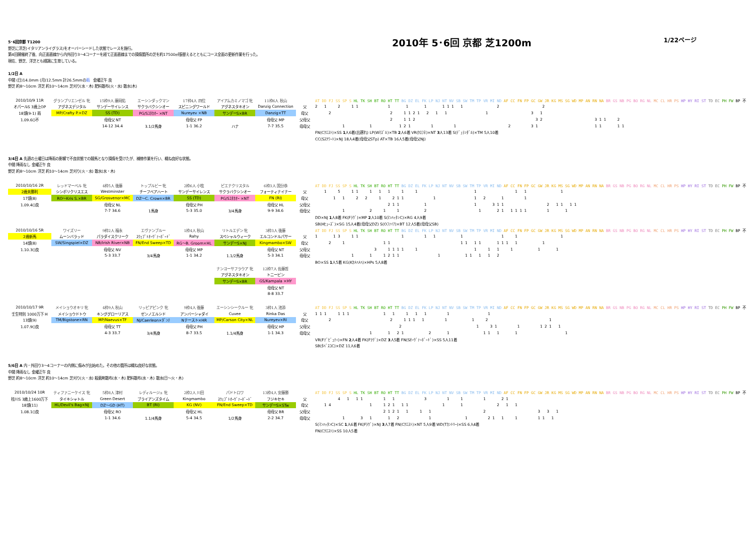5･6回京都 T1200
野芝に洋芝(イタリアンライグラス)をオーバーシードした状態でレースを施行。
第4回開催終了後、向正面直線から内外回り3～4コーナーを経て正面直線までの損傷箇所の芝を約17500㎡張替えるとともにコース全面の更新作業を行った。
現在、野芝、洋芝とも順調に生育している。
2010年 5･6回 京都 芝1200m
1/22ページ
1/2日 A
中間 (日)14.0mm (月)12.5mm 計26.5mmの雨　金曜正午 良
野芝 約8～10cm 洋芝 約10～14cm 芝刈り(水・木) 肥料散布(火・水) 散水(木)
| 2010/10/9 11R | グランプリエンゼル 牝 | 15枠9人 藤岡佑 | エーシンダックマン | 17枠4人 四位 | アイアムカミノマゴ 牝 | 11枠6人 秋山 | | AT DD FJ SS SP S HL TK SH BT RO HT TT BG DZ EL FK LP NJ NT NV SB SW TM TP VR MI ND AF CC FN FP GC GW JR KG MS SG WD MP AN RN NA BR GS NB PG BO RG NL MC CL HR PS HP HY RI ST TD EC PH FW BP 不 |
| オパールS 3歳上OP | アグネスデジタル | サンデーサイレンス | サクラバクシンオー | スピニングワールド | アグネスタキオン | Danzig Connection | 父 | 2 1 2 1 1 1 1 1 1 1 1 1 2 2 |
| 18頭(9-1) 雨 | MP/Crafty P.×DZ | SS (TD) | PG/Sﾕﾀｶｵｰ ×NT | Nureyev ×NB | サンデーS×BR | Danzig×TT | 母父 | 2 2 1 1 2 1 2 1 1 1 3 1 |
| 1.09.6()不 | | 母母父 NT | | 母母父 FP | | 母母父 MP | 父母父 | 2 1 1 2 3 2 3 1 1 2 |
| | | 14-12 34.4 | 3.1/2馬身 | 1-1 36.2 | ハナ | 7-7 35.5 | 母母父 | 1 1 1 2 1 1 1 2 3 1 1 1 1 1 |
| | | | | | | | | FN(Cｸｴｽﾄ)×SS 1 人6着(出遅れ) LP(Wﾏｽﾞﾙ)×TB 2 人6着 VR(ｸﾛﾌﾈ)×NT 3 人13着 S(ﾃﾞｭﾗﾝﾀﾞﾙ)×TM 5人10着 |
| | | | | | | | | CC(Sｽｸﾜｰﾄ)×NJ 18人4着(母母父STp) AT×TB 16人5着(母母父NJ) |
3/4日 A 先週の土曜日は降雨の影響で不良状態での競馬となり損傷を受けたが、補修作業を行い、概ね良好な状態。
中間 降雨なし 金曜正午 良
野芝 約8～10cm 洋芝 約10～14cm 芝刈り(火・水) 散水(水・木)
| 2010/10/16 2R | レッドマーベル 牝 | 4枠5人 後藤 | トップルビー 牝 | 2枠6人 小牧 | ピエナクリスタル | 6枠3人 国分恭 | | AT DD FJ SS SP S HL TK SH BT RO HT TT BG DZ EL FK LP NJ NT NV SB SW TM TP VR MI ND AF CC FN FP GC GW JR KG MS SG WD MP AN RN NA BR GS NB PG BO RG NL MC CL HR PS HP HY RI ST TD EC PH FW BP 不 |
| 2歳未勝利 | シンボリクリスエス | Westminster | チーフベアハート | サンデーサイレンス | サクラバクシンオー | フォーティナイナー | 父 | 1 5 1 1 1 1 1 1 1 1 1 1 1 |
| 17頭(8) | RO～Kris S.×BR | SG/Grosvenor×MC | DZ～C. Crown×BR | SS (TD) | PG/Sﾕﾀｶｵｰ ×NT | FN (RI) | 母父 | 1 1 2 2 1 2 1 1 1 1 2 1 1 |
| 1.09.4()良 | | 母母父 NL | | 母母父 PH | | 母母父 HL | 父母父 | 2 1 1 1 1 3 1 1 2 1 1 1 1 |
| | | 7-7 34.6 | 1馬身 | 5-3 35.0 | 3/4馬身 | 9-9 34.6 | 母母父 | 1 2 1 1 2 1 2 1 1 1 1 1 1 1 |
| | | | | | | | | DD×NJ 1 人8着 FK(Fﾗｳﾞ)×MP 2 人10着 S(ﾏﾝﾊｯﾀﾝC)×RG 4人9着 |
| | | | | | | | | SB(Hﾋｭｰｽﾞ)×SG 15人4着(母母父DZ) S(Oﾌｧｲｱ)×BT 12人5着(母母父SB) |
| 2010/10/16 5R | ワイズリー | 9枠2人 福永 | エヴァンブルー | 1枠4人 秋山 | リトルエデン 牝 | 3枠3人 後藤 | | AT DD FJ SS SP S HL TK SH BT RO HT TT BG DZ EL FK LP NJ NT NV SB SW TM TP VR MI ND AF CC FN FP GC GW JR KG MS SG WD MP AN RN NA BR GS NB PG BO RG NL MC CL HR PS HP HY RI ST TD EC PH FW BP 不 |
| 2歳新馬 | ムーンバラッド | パラダイスクリーク | ｽｳｪﾌﾟﾄｵｰｳﾞｧｰﾎﾞｰﾄﾞ | Rahy | スペシャルウィーク | エルコンドルパサー | 父 | 1 1 3 1 1 1 1 1 1 1 1 1 |
| 14頭(8) | SW/Singspiel×DZ | NB/Irish River×NB | FN/End Sweep×TD | RG～B. Groom×HL | サンデーS×NJ | Kingmambo×SW | 母父 | 2 1 1 1 1 1 1 1 1 1 1 1 1 |
| 1.10.3()良 | | 母母父 NV | | 母母父 MP | | 母母父 NT | 父母父 | 3 1 1 1 1 1 1 1 1 1 1 1 |
| | | 5-3 33.7 | 3/4馬身 | 1-1 34.2 | 1.1/2馬身 | 5-3 34.1 | 母母父 | 1 1 1 2 1 1 1 1 1 1 1 2 |
| | | | | | | | | BO×SS 1 人5着 KG(Kｶﾒﾊﾒﾊ)×HPs 5人8着 |
| | | | | | ナンヨーサフラウア 牝 | 12枠7人 佐藤哲 | | |
| | | | | | アグネスタキオン | トニービン | | |
| | | | | | サンデーS×BR | GS/Kampala ×HY | | |
| | | | | | | 母母父 NT | | |
| | | | | | | 8-8 33.7 | | |
| 2010/10/17 9R | メイショウオキリ 牝 | 4枠9人 秋山 | リッピアピンク 牝 | 9枠4人 後藤 | エーシンシークルー 牝 | 3枠1人 池添 | | AT DD FJ SS SP S HL TK SH BT RO HT TT BG DZ EL FK LP NJ NT NV SB SW TM TP VR MI ND AF CC FN FP GC GW JR KG MS SG WD MP AN RN NA BR GS NB PG BO RG NL MC CL HR PS HP HY RI ST TD EC PH FW BP 不 |
| 壬生特別 1000万下 H | メイショウドトウ | キンググローリアス | ゼンノエルシド | アンバーシャダイ | Cuvee | Rinka Das | 父 | 1 1 1 1 1 1 1 1 1 1 1 1 1 |
| 13頭(9) | TM/Bigstone×RN | MP/Naevus×TF | NJ/Caerleon×ﾀﾞﾝﾃ | Nテースト×HR | MP/Carson City×NL | Nureyev×RI | 母父 | 2 2 1 1 1 1 1 1 2 1 |
| 1.07.9()良 | | 母母父 TT | | 母母父 PH | | 母母父 HP | 父母父 | 2 1 3 1 1 1 2 1 1 |
| | | 4-3 33.7 | 3/4馬身 | 8-7 33.5 | 1.1/4馬身 | 1-1 34.3 | 母母父 | 1 1 2 1 2 1 1 1 1 1 1 |
| | | | | | | | | VR(Fﾃﾞﾋﾞｭﾃｨ)×FN 2 人4着 FK(Fﾗｳﾞ)×DZ 3 人5着 FN(Sｵｰｳﾞｧｰﾎﾞｰﾄﾞ)×SS 5人11着 |
| | | | | | | | | SB(ﾀﾊﾞｽｺC)×DZ 11人6着 |
5/6日 A 内・外回り3～4コーナーの内側に傷みが出始めた。その他の箇所は概ね良好な状態。
中間 降雨なし 金曜正午 良
野芝 約8～10cm 洋芝 約10～14cm 芝刈り(火・水) 殺菌剤散布(水・木) 肥料散布(水・木) 散水(日～火・木)
| 2010/10/24 10R | ティファニーケイス 牝 | 5枠8人 津村 | レディルージュ 牝 | 2枠2人 川田 | パドトロワ | 13枠4人 安藤勝 | | AT DD FJ SS SP S HL TK SH BT RO HT TT BG DZ EL FK LP NJ NT NV SB SW TM TP VR MI ND AF CC FN FP GC GW JR KG MS SG WD MP AN RN NA BR GS NB PG BO RG NL MC CL HR PS HP HY RI ST TD EC PH FW BP 不 |
| 桂川S 3歳上1600万下 | タイキシャトル | Green Desert | ブライアンズタイム | Kingmambo | ｽｳｪﾌﾟﾄｵｰｳﾞｧｰﾎﾞｰﾄﾞ | フジキセキ | 父 | 4 1 1 1 1 1 3 1 1 1 2 1 |
| 18頭(11) | HL/Devil's Bag×NJ | DZ～GD (HT) | BT (RI) | KG (NV) | FN/End Sweep×TD | サンデーS×STw | 母父 | 1 4 1 1 2 1 1 1 1 1 2 1 1 |
| 1.08.1()良 | | 母母父 RO | | 母母父 HL | | 母母父 BR | 父母父 | 2 1 2 1 1 1 1 2 3 3 1 |
| | | 1-1 34.6 | 1.1/4馬身 | 5-4 34.5 | 1/2馬身 | 2-2 34.7 | 母母父 | 1 3 1 1 2 1 1 2 1 1 1 1 1 1 |
| | | | | | | | | S(ﾏﾝﾊｯﾀﾝC)×SC 1 人6着 FK(Fﾗｳﾞ)×NJ 3 人7着 FN(Cｸｴｽﾄ)×NT 5人9着 WD(Tｶﾝﾄﾘｰ)×SS 6人4着 |
| | | | | | | | | FN(Cｸｴｽﾄ)×SS 10人5着 |